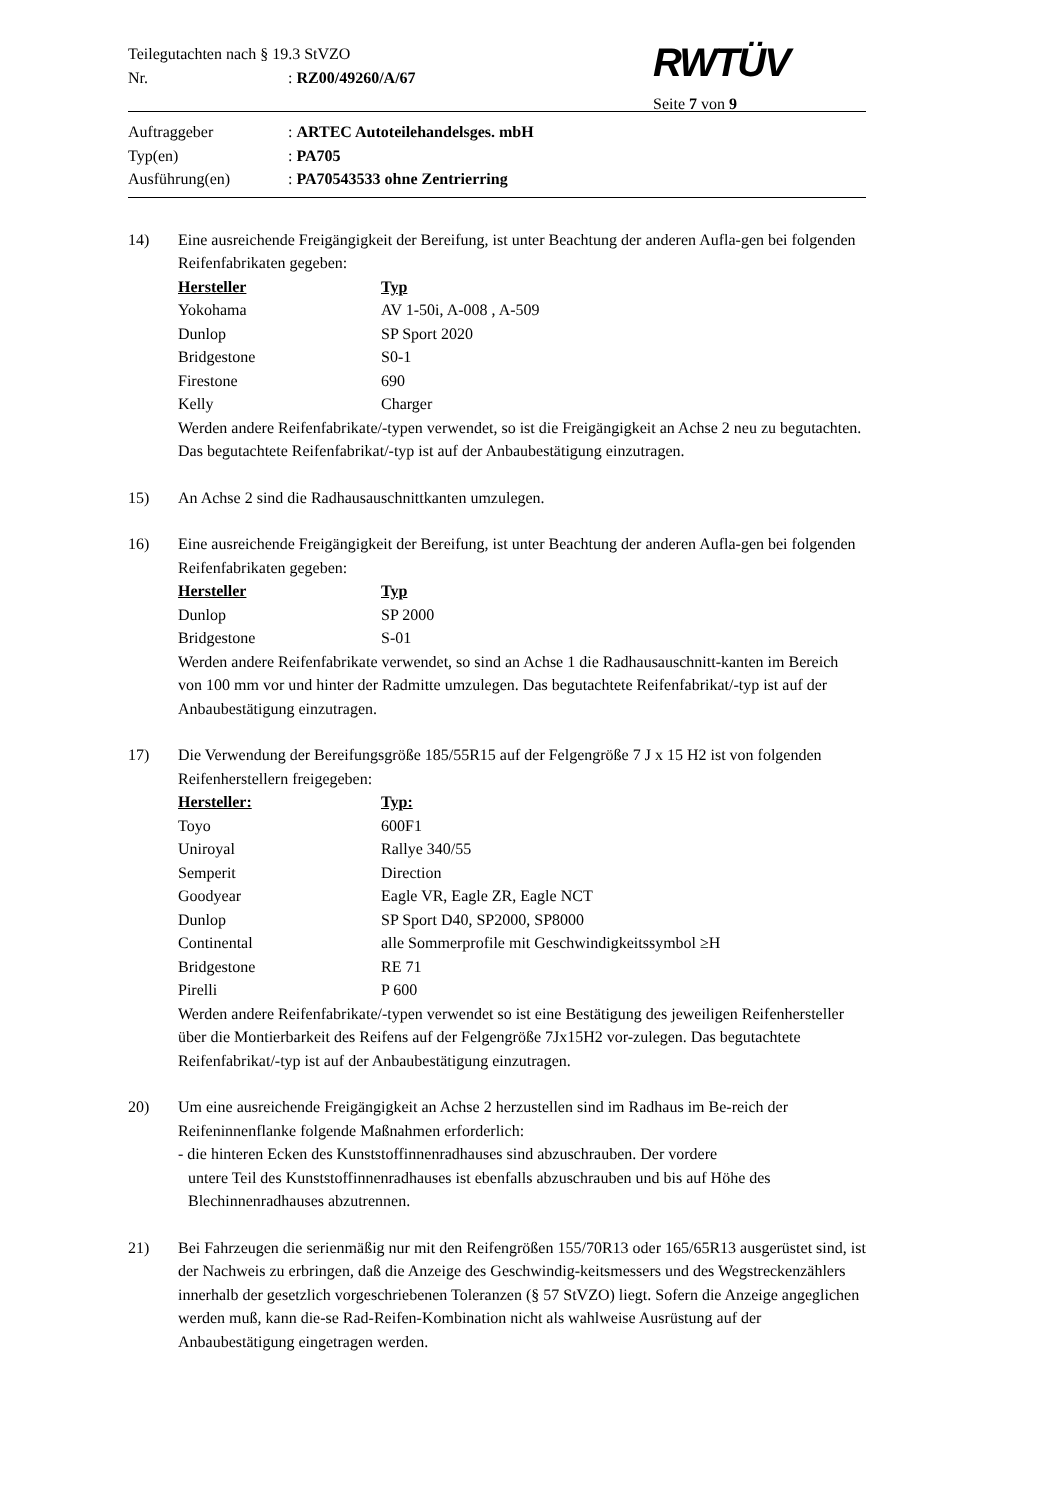RWTÜV
Teilegutachten nach § 19.3 StVZO
Nr.: RZ00/49260/A/67
Seite 7 von 9
Auftraggeber: ARTEC Autoteilehandelsges. mbH
Typ(en): PA705
Ausführung(en): PA70543533 ohne Zentrierring
14) Eine ausreichende Freigängigkeit der Bereifung, ist unter Beachtung der anderen Aufla-gen bei folgenden Reifenfabrikaten gegeben:
| Hersteller | Typ |
| Yokohama | AV 1-50i, A-008 , A-509 |
| Dunlop | SP Sport 2020 |
| Bridgestone | S0-1 |
| Firestone | 690 |
| Kelly | Charger |
Werden andere Reifenfabrikate/-typen verwendet, so ist die Freigängigkeit an Achse 2 neu zu begutachten. Das begutachtete Reifenfabrikat/-typ ist auf der Anbaubestätigung einzutragen.
15) An Achse 2 sind die Radhausauschnittkanten umzulegen.
16) Eine ausreichende Freigängigkeit der Bereifung, ist unter Beachtung der anderen Aufla-gen bei folgenden Reifenfabrikaten gegeben:
| Hersteller | Typ |
| Dunlop | SP 2000 |
| Bridgestone | S-01 |
Werden andere Reifenfabrikate verwendet, so sind an Achse 1 die Radhausauschnitt-kanten im Bereich von 100 mm vor und hinter der Radmitte umzulegen. Das begutachtete Reifenfabrikat/-typ ist auf der Anbaubestätigung einzutragen.
17) Die Verwendung der Bereifungsgröße 185/55R15 auf der Felgengröße 7 J x 15 H2 ist von folgenden Reifenherstellern freigegeben:
| Hersteller: | Typ: |
| Toyo | 600F1 |
| Uniroyal | Rallye 340/55 |
| Semperit | Direction |
| Goodyear | Eagle VR, Eagle ZR, Eagle NCT |
| Dunlop | SP Sport D40, SP2000, SP8000 |
| Continental | alle Sommerprofile mit Geschwindigkeitssymbol ≥H |
| Bridgestone | RE 71 |
| Pirelli | P 600 |
Werden andere Reifenfabrikate/-typen verwendet so ist eine Bestätigung des jeweiligen Reifenhersteller über die Montierbarkeit des Reifens auf der Felgengröße 7Jx15H2 vor-zulegen. Das begutachtete Reifenfabrikat/-typ ist auf der Anbaubestätigung einzutragen.
20) Um eine ausreichende Freigängigkeit an Achse 2 herzustellen sind im Radhaus im Be-reich der Reifeninnenflanke folgende Maßnahmen erforderlich:
- die hinteren Ecken des Kunststoffinnenradhauses sind abzuschrauben. Der vordere
untere Teil des Kunststoffinnenradhauses ist ebenfalls abzuschrauben und bis auf Höhe des Blechinnenradhauses abzutrennen.
21) Bei Fahrzeugen die serienmäßig nur mit den Reifengrößen 155/70R13 oder 165/65R13 ausgerüstet sind, ist der Nachweis zu erbringen, daß die Anzeige des Geschwindig-keitsmessers und des Wegstreckenzählers innerhalb der gesetzlich vorgeschriebenen Toleranzen (§ 57 StVZO) liegt. Sofern die Anzeige angeglichen werden muß, kann die-se Rad-Reifen-Kombination nicht als wahlweise Ausrüstung auf der Anbaubestätigung eingetragen werden.